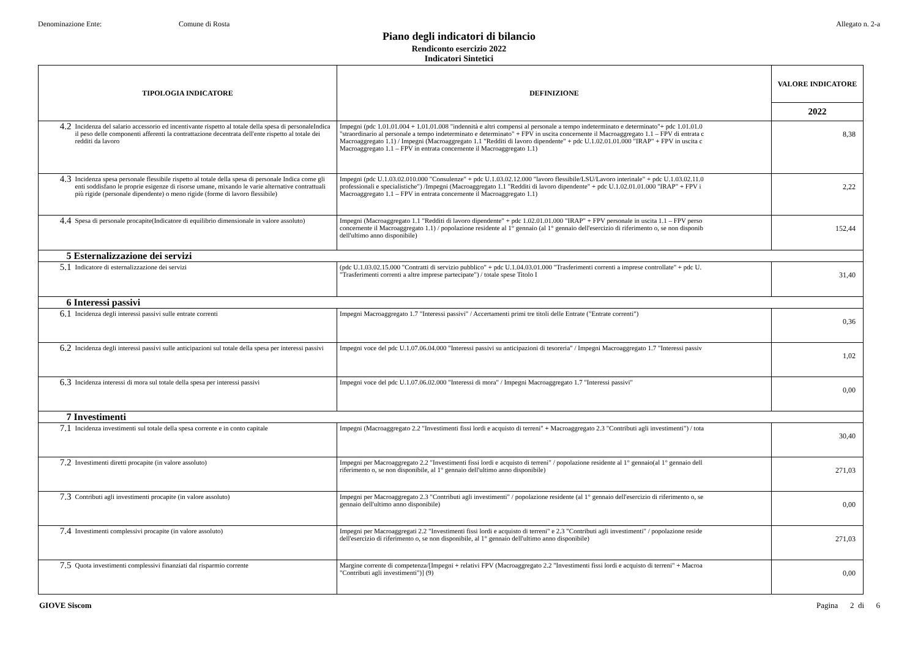Denominazione Ente: Comune di Rosta Allegato n. 2-a
Piano degli indicatori di bilancio
Rendiconto esercizio 2022
Indicatori Sintetici
| TIPOLOGIA INDICATORE | | DEFINIZIONE | VALORE INDICATORE |
| --- | --- | --- | --- |
| | | | 2022 |
| 4.2 | Incidenza del salario accessorio ed incentivante rispetto al totale della spesa di personaleIndica il peso delle componenti afferenti la contrattazione decentrata dell'ente rispetto al totale dei redditi da lavoro | Impegni (pdc 1.01.01.004 + 1.01.01.008 "indennità e altri compensi al personale a tempo indeterminato e determinato"+ pdc 1.01.01.0 "straordinario al personale a tempo indeterminato e determinato" + FPV in uscita concernente il Macroaggregato 1.1 – FPV di entrata c Macroaggregato 1.1) / Impegni (Macroaggregato 1.1 "Redditi di lavoro dipendente" + pdc U.1.02.01.01.000 "IRAP" + FPV in uscita c Macroaggregato 1.1 – FPV in entrata concernente il Macroaggregato 1.1) | 8,38 |
| 4.3 | Incidenza spesa personale flessibile rispetto al totale della spesa di personale Indica come gli enti soddisfano le proprie esigenze di risorse umane, mixando le varie alternative contrattuali più rigide (personale dipendente) o meno rigide (forme di lavoro flessibile) | Impegni (pdc U.1.03.02.010.000 "Consulenze" + pdc U.1.03.02.12.000 "lavoro flessibile/LSU/Lavoro interinale" + pdc U.1.03.02.11.0 professionali e specialistiche") /Impegni (Macroaggregato 1.1 "Redditi di lavoro dipendente" + pdc U.1.02.01.01.000 "IRAP" + FPV i Macroaggregato 1.1 – FPV in entrata concernente il Macroaggregato 1.1) | 2,22 |
| 4.4 | Spesa di personale procapite(Indicatore di equilibrio dimensionale in valore assoluto) | Impegni (Macroaggregato 1.1 "Redditi di lavoro dipendente" + pdc 1.02.01.01.000 "IRAP" + FPV personale in uscita 1.1 – FPV perso concernente il Macroaggregato 1.1) / popolazione residente al 1° gennaio (al 1° gennaio dell'esercizio di riferimento o, se non disponib dell'ultimo anno disponibile) | 152,44 |
| 5 | Esternalizzazione dei servizi | | |
| 5.1 | Indicatore di esternalizzazione dei servizi | (pdc U.1.03.02.15.000 "Contratti di servizio pubblico" + pdc U.1.04.03.01.000 "Trasferimenti correnti a imprese controllate" + pdc U. "Trasferimenti correnti a altre imprese partecipate") / totale spese Titolo I | 31,40 |
| 6 | Interessi passivi | | |
| 6.1 | Incidenza degli interessi passivi sulle entrate correnti | Impegni Macroaggregato 1.7 "Interessi passivi" / Accertamenti primi tre titoli delle Entrate ("Entrate correnti") | 0,36 |
| 6.2 | Incidenza degli interessi passivi sulle anticipazioni sul totale della spesa per interessi passivi | Impegni voce del pdc U.1.07.06.04.000 "Interessi passivi su anticipazioni di tesoreria" / Impegni Macroaggregato 1.7 "Interessi passiv | 1,02 |
| 6.3 | Incidenza interessi di mora sul totale della spesa per interessi passivi | Impegni voce del pdc U.1.07.06.02.000 "Interessi di mora" / Impegni Macroaggregato 1.7 "Interessi passivi" | 0,00 |
| 7 | Investimenti | | |
| 7.1 | Incidenza investimenti sul totale della spesa corrente e in conto capitale | Impegni (Macroaggregato 2.2 "Investimenti fissi lordi e acquisto di terreni" + Macroaggregato 2.3 "Contributi agli investimenti") / tota | 30,40 |
| 7.2 | Investimenti diretti procapite (in valore assoluto) | Impegni per Macroaggregato 2.2 "Investimenti fissi lordi e acquisto di terreni" / popolazione residente al 1° gennaio(al 1° gennaio dell riferimento o, se non disponibile, al 1° gennaio dell'ultimo anno disponibile) | 271,03 |
| 7.3 | Contributi agli investimenti procapite (in valore assoluto) | Impegni per Macroaggregato 2.3 "Contributi agli investimenti" / popolazione residente (al 1° gennaio dell'esercizio di riferimento o, se gennaio dell'ultimo anno disponibile) | 0,00 |
| 7.4 | Investimenti complessivi procapite (in valore assoluto) | Impegni per Macroaggregati 2.2 "Investimenti fissi lordi e acquisto di terreni" e 2.3 "Contributi agli investimenti" / popolazione reside dell'esercizio di riferimento o, se non disponibile, al 1° gennaio dell'ultimo anno disponibile) | 271,03 |
| 7.5 | Quota investimenti complessivi finanziati dal risparmio corrente | Margine corrente di competenza/[Impegni + relativi FPV (Macroaggregato 2.2 "Investimenti fissi lordi e acquisto di terreni" + Macroa "Contributi agli investimenti")] (9) | 0,00 |
GIOVE Siscom Pagina 2 di 6